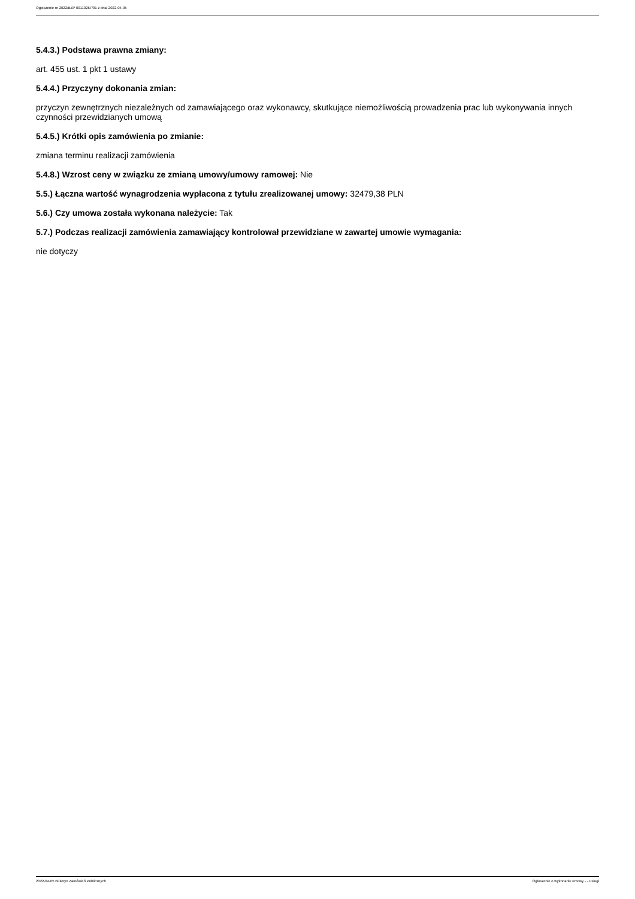Ogłoszenie nr 2022/BZP 00110267/01 z dnia 2022-04-05
5.4.3.) Podstawa prawna zmiany:
art. 455 ust. 1 pkt 1 ustawy
5.4.4.) Przyczyny dokonania zmian:
przyczyn zewnętrznych niezależnych od zamawiającego oraz wykonawcy, skutkujące niemożliwością prowadzenia prac lub wykonywania innych czynności przewidzianych umową
5.4.5.) Krótki opis zamówienia po zmianie:
zmiana terminu realizacji zamówienia
5.4.8.) Wzrost ceny w związku ze zmianą umowy/umowy ramowej: Nie
5.5.) Łączna wartość wynagrodzenia wypłacona z tytułu zrealizowanej umowy: 32479,38 PLN
5.6.) Czy umowa została wykonana należycie: Tak
5.7.) Podczas realizacji zamówienia zamawiający kontrolował przewidziane w zawartej umowie wymagania:
nie dotyczy
2022-04-05 Biuletyn Zamówień Publicznych Ogłoszenie o wykonaniu umowy - - Usługi